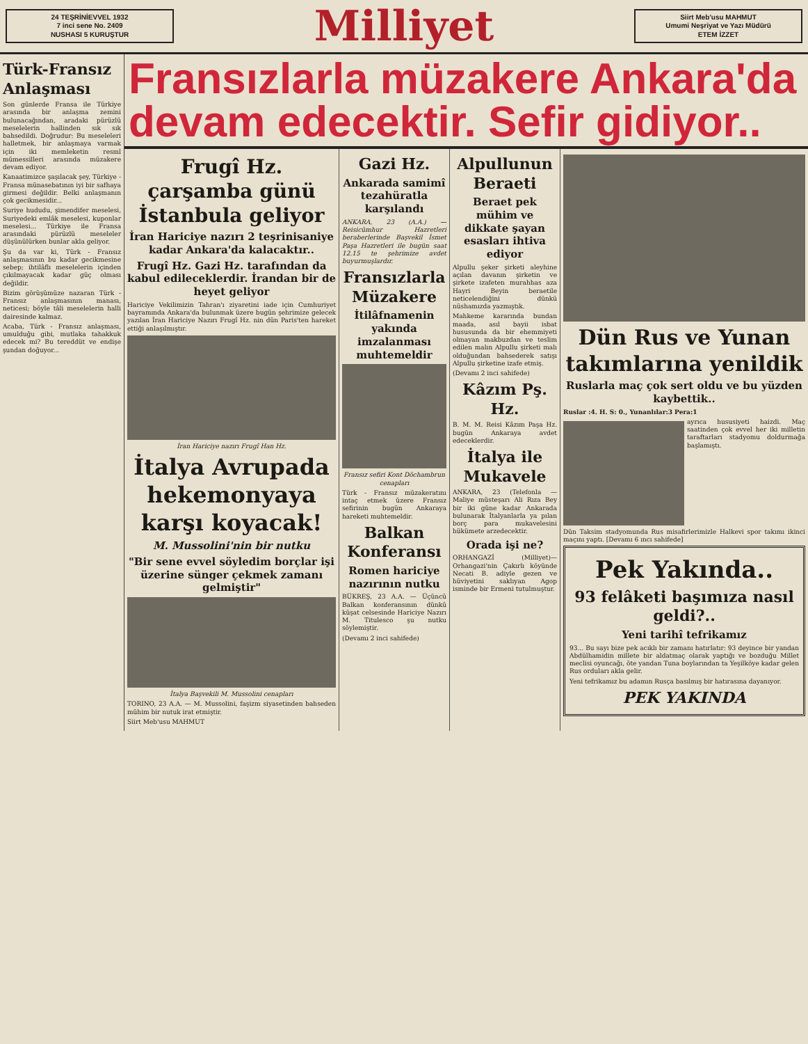24 TEŞRİNİEVVEL 1932
7 inci sene No. 2409
NUSHASI 5 KURUŞTUR
Milliyet
Siirt Meb'usu MAHMUT
Umumi Neşriyat ve Yazı Müdürü
ETEM İZZET
Türk-Fransız Anlaşması
Son günlerde Fransa ile Türkiye arasında bir anlaşma zemini bulunacağından, aradaki pürüzlü meselelerin hallinden sık sık bahsedildi. Doğrudur: Bu meseleleri halletmek, bir anlaşmaya varmak için iki memleketin resmî mümessilleri arasında müzakere devam ediyor.
Kanaatimizce şaşılacak şey, Türkiye - Fransa münasebatının iyi bir safhaya girmesi değildir. Belki anlaşmanın çok gecikmesidir...
Suriye hududu, şimendifer meselesi, Suriyedeki emlâk meselesi, kuponlar meselesi... Türkiye ile Fransa arasındaki pürüzlü meseleler düşünülürken bunlar akla geliyor.
Şu da var ki, Türk - Fransız anlaşmasının bu kadar gecikmesine sebep; ihtilâflı meselelerin içinden çıkılmayacak kadar güç olması değildir.
Bizim görüşümüze nazaran Türk - Fransız anlaşmasının manası, neticesi; böyle tâli meselelerin halli dairesinde kalmaz.
Acaba, Türk - Fransız anlaşması, umulduğu gibi, mutlaka tahakkuk edecek mi? Bu tereddüt ve endişe şundan doğuyor...
Fransızlarla müzakere Ankara'da devam edecektir. Sefir gidiyor..
Frugî Hz. çarşamba günü İstanbula geliyor
İran Hariciye nazırı 2 teşrinisaniye kadar Ankara'da kalacaktır..
Frugî Hz. Gazi Hz. tarafından da kabul edileceklerdir. İrandan bir de heyet geliyor
Hariciye Vekilimizin Tahran'ı ziyaretini iade için Cumhuriyet bayramında Ankara'da bulunmak üzere bugün şehrimize gelecek yazılan İran Hariciye Nazırı Frugî Hz. nin dün Paris'ten hareket ettiği anlaşılmıştır.
İran Hariciye nazırı Frugî Han Hz.
İtalya Avrupada hekemonyaya karşı koyacak!
M. Mussolini'nin bir nutku
"Bir sene evvel söyledim borçlar işi üzerine sünger çekmek zamanı gelmiştir"
İtalya Başvekili M. Mussolini cenapları
TORINO, 23 A.A. — M. Mussolini, faşizm siyasetinden bahseden mühim bir nutuk irat etmiştir.
Siirt Meb'usu MAHMUT
Gazi Hz.
Ankarada samimî tezahüratla karşılandı
ANKARA, 23 (A.A.) — Reisicümhur Hazretleri beraberlerinde Başvekil İsmet Paşa Hazretleri ile bugün saat 12.15 te şehrimize avdet buyurmuşlardır.
Fransızlarla Müzakere
İtilâfnamenin yakında imzalanması muhtemeldir
Fransız sefiri Kont Döchambrun cenapları
Türk - Fransız müzakeratını intaç etmek üzere Fransız sefirinin bugün Ankaraya hareketi muhtemeldir.
Balkan Konferansı
Romen hariciye nazırının nutku
BÜKREŞ, 23 A.A. — Üçüncü Balkan konferansının dünkü küşat celsesinde Hariciye Nazırı M. Titulesco şu nutku söylemiştir.
(Devamı 2 inci sahifede)
Alpullunun Beraeti
Beraet pek mühim ve dikkate şayan esasları ihtiva ediyor
Alpullu şeker şirketi aleyhine açılan davanın şirketin ve şirkete izafeten murahhas aza Hayri Beyin beraetile neticelendiğini dünkü nüshamızda yazmıştık.
Mahkeme kararında bundan maada, asıl bayii isbat hususunda da bir ehemmiyeti olmayan makbuzdan ve teslim edilen malın Alpullu şirketi malı olduğundan bahsederek satışı Alpullu şirketine izafe etmiş.
(Devamı 2 inci sahifede)
Kâzım Pş. Hz.
B. M. M. Reisi Kâzım Paşa Hz. bugün Ankaraya avdet edeceklerdir.
İtalya ile Mukavele
ANKARA, 23 (Telefonla — Maliye müsteşarı Ali Rıza Bey bir iki güne kadar Ankarada bulunarak İtalyanlarla ya pılan borç para mukavelesini hükümete arzedecektir.
Orada işi ne?
ORHANGAZİ (Milliyet)— Orhangazi'nin Çakırlı köyünde Necati B. adiyle gezen ve hüviyetini saklıyan Agop isminde bir Ermeni tutulmuştur.
Dün Rus ve Yunan takımlarına yenildik
Ruslarla maç çok sert oldu ve bu yüzden kaybettik..
Ruslar :4. H. S: 0., Yunanlılar:3 Pera:1
ayrıca hususiyeti haizdi. Maç saatinden çok evvel her iki milletin taraftarları stadyomu doldurmağa başlamıştı.
Dün Taksim stadyomunda Rus misafirlerimizle Halkevi spor takımı ikinci maçını yaptı. [Devamı 6 ıncı sahifede]
Pek Yakında..
93 felâketi başımıza nasıl geldi?..
Yeni tarihî tefrikamız
93... Bu sayı bize pek acıklı bir zamanı hatırlatır: 93 deyince bir yandan Abdülhamidin millete bir aldatmaç olarak yaptığı ve bozduğu Millet meclisi oyuncağı, öte yandan Tuna boylarından ta Yeşilköye kadar gelen Rus orduları akla gelir.
Yeni tefrikamız bu adamın Rusça basılmış bir hatırasına dayanıyor.
PEK YAKINDA